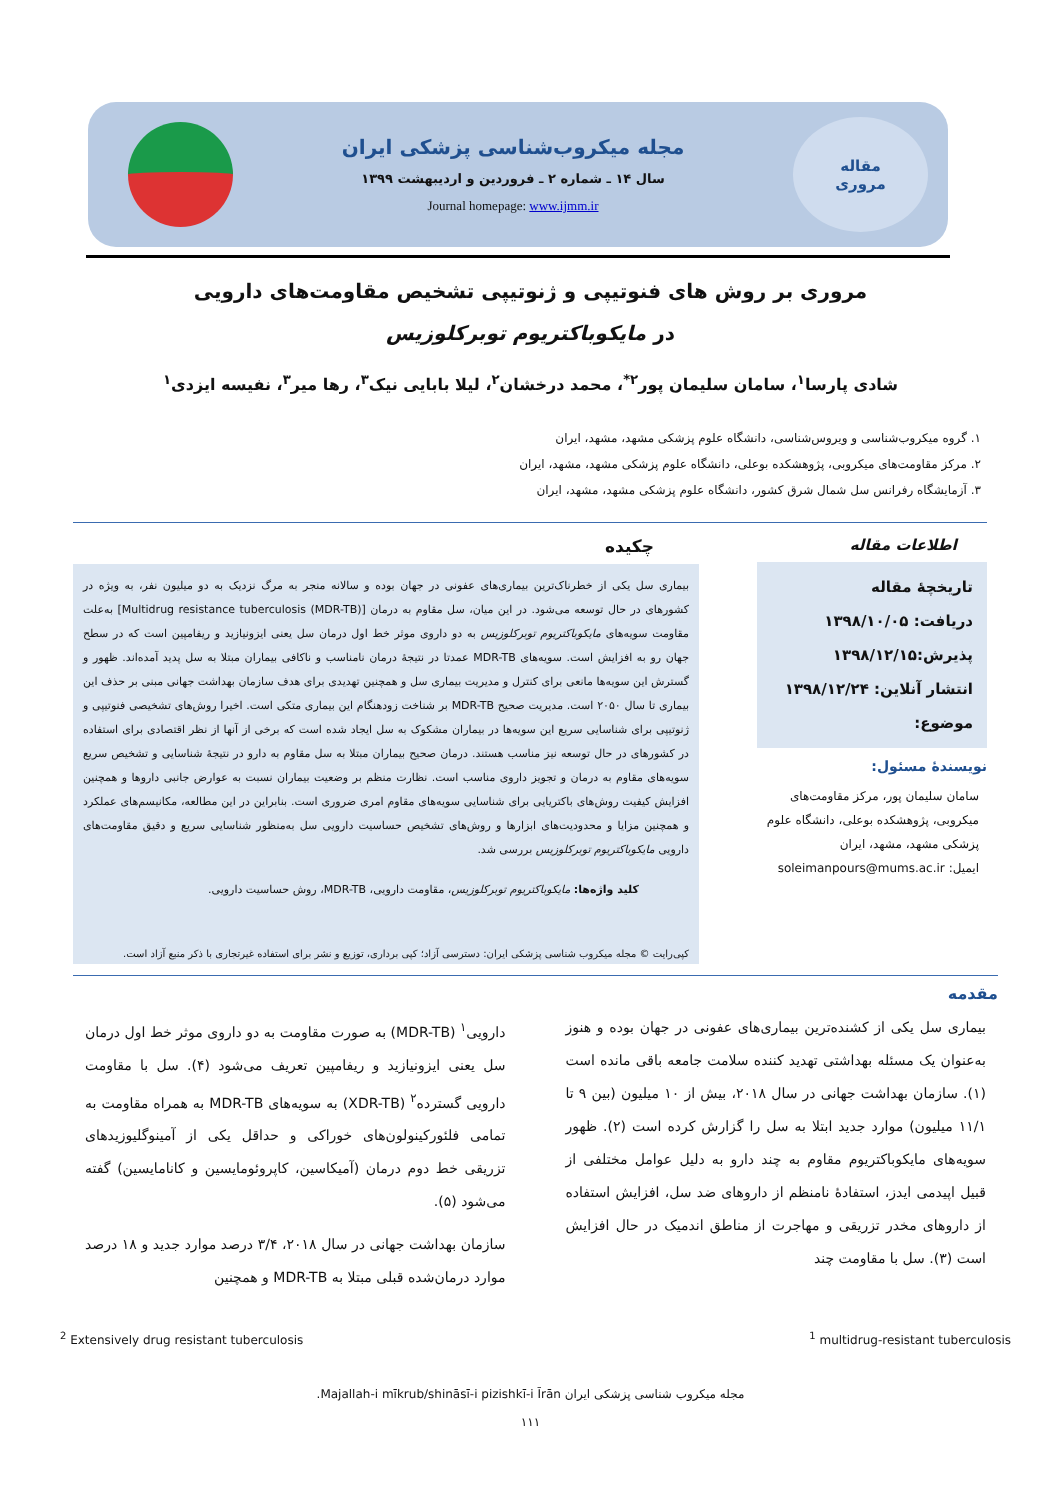مقاله
مروری
مجله میکروب‌شناسی پزشکی ایران
سال ۱۴ ـ شماره ۲ ـ فروردین و اردیبهشت ۱۳۹۹
Journal homepage: www.ijmm.ir
مروری بر روش های فنوتیپی و ژنوتیپی تشخیص مقاومت‌های دارویی
در مایکوباکتریوم توبرکلوزیس
شادی پارسا<sup>۱</sup>، سامان سلیمان پور<sup>۲*</sup>، محمد درخشان<sup>۲</sup>، لیلا بابایی نیک<sup>۳</sup>، رها میر<sup>۳</sup>، نفیسه ایزدی<sup>۱</sup>
۱. گروه میکروب‌شناسی و ویروس‌شناسی، دانشگاه علوم پزشکی مشهد، مشهد، ایران
۲. مرکز مقاومت‌های میکروبی، پژوهشکده بوعلی، دانشگاه علوم پزشکی مشهد، مشهد، ایران
۳. آزمایشگاه رفرانس سل شمال شرق کشور، دانشگاه علوم پزشکی مشهد، مشهد، ایران
اطلاعات مقاله
تاریخچهٔ مقاله
دریافت: ۱۳۹۸/۱۰/۰۵
پذیرش:۱۳۹۸/۱۲/۱۵
انتشار آنلاین: ۱۳۹۸/۱۲/۲۴
موضوع:
نویسندهٔ مسئول:
سامان سلیمان پور، مرکز مقاومت‌های میکروبی، پژوهشکده بوعلی، دانشگاه علوم پزشکی مشهد، مشهد، ایران
ایمیل: soleimanpours@mums.ac.ir
چکیده
بیماری سل یکی از خطرناک‌ترین بیماری‌های عفونی در جهان بوده و سالانه منجر به مرگ نزدیک به دو میلیون نفر، به ویژه در کشورهای در حال توسعه می‌شود. در این میان، سل مقاوم به درمان [Multidrug resistance tuberculosis (MDR-TB)] به‌علت مقاومت سویه‌های مایکوباکتریوم توبرکلوزیس به دو داروی موثر خط اول درمان سل یعنی ایزونیازید و ریفامپین است که در سطح جهان رو به افزایش است. سویه‌های MDR-TB عمدتا در نتیجهٔ درمان نامناسب و ناکافی بیماران مبتلا به سل پدید آمده‌اند. ظهور و گسترش این سویه‌ها مانعی برای کنترل و مدیریت بیماری سل و همچنین تهدیدی برای هدف سازمان بهداشت جهانی مبنی بر حذف این بیماری تا سال ۲۰۵۰ است. مدیریت صحیح MDR-TB بر شناخت زودهنگام این بیماری متکی است. اخیرا روش‌های تشخیصی فنوتیپی و ژنوتیپی برای شناسایی سریع این سویه‌ها در بیماران مشکوک به سل ایجاد شده است که برخی از آنها از نظر اقتصادی برای استفاده در کشورهای در حال توسعه نیز مناسب هستند. درمان صحیح بیماران مبتلا به سل مقاوم به دارو در نتیجهٔ شناسایی و تشخیص سریع سویه‌های مقاوم به درمان و تجویز داروی مناسب است. نظارت منظم بر وضعیت بیماران نسبت به عوارض جانبی داروها و همچنین افزایش کیفیت روش‌های باکتریایی برای شناسایی سویه‌های مقاوم امری ضروری است. بنابراین در این مطالعه، مکانیسم‌های عملکرد و همچنین مزایا و محدودیت‌های ابزارها و روش‌های تشخیص حساسیت دارویی سل به‌منظور شناسایی سریع و دقیق مقاومت‌های دارویی مایکوباکتریوم توبرکلوزیس بررسی شد.
کلید واژه‌ها: مایکوباکتریوم توبرکلوزیس، مقاومت دارویی، MDR-TB، روش حساسیت دارویی.
کپی‌رایت © مجله میکروب شناسی پزشکی ایران: دسترسی آزاد؛ کپی برداری، توزیع و نشر برای استفاده غیرتجاری با ذکر منبع آزاد است.
مقدمه
بیماری سل یکی از کشنده‌ترین بیماری‌های عفونی در جهان بوده و هنوز به‌عنوان یک مسئله بهداشتی تهدید کننده سلامت جامعه باقی مانده است (۱). سازمان بهداشت جهانی در سال ۲۰۱۸، بیش از ۱۰ میلیون (بین ۹ تا ۱۱/۱ میلیون) موارد جدید ابتلا به سل را گزارش کرده است (۲). ظهور سویه‌های مایکوباکتریوم مقاوم به چند دارو به دلیل عوامل مختلفی از قبیل اپیدمی ایدز، استفادهٔ نامنظم از داروهای ضد سل، افزایش استفاده از داروهای مخدر تزریقی و مهاجرت از مناطق اندمیک در حال افزایش است (۳). سل با مقاومت چند
دارویی<sup>۱</sup> (MDR-TB) به صورت مقاومت به دو داروی موثر خط اول درمان سل یعنی ایزونیازید و ریفامپین تعریف می‌شود (۴). سل با مقاومت دارویی گسترده<sup>۲</sup> (XDR-TB) به سویه‌های MDR-TB به همراه مقاومت به تمامی فلئورکینولون‌های خوراکی و حداقل یکی از آمینوگلیوزیدهای تزریقی خط دوم درمان (آمیکاسین، کاپروئومایسین و کانامایسین) گفته می‌شود (۵).
سازمان بهداشت جهانی در سال ۲۰۱۸، ۳/۴ درصد موارد جدید و ۱۸ درصد موارد درمان‌شده قبلی مبتلا به MDR-TB و همچنین
<sup>2</sup> Extensively drug resistant tuberculosis <sup>1</sup> multidrug-resistant tuberculosis
مجله میکروب شناسی پزشکی ایران Majallah-i mīkrub/shināsī-i pizishkī-i Īrān.
۱۱۱